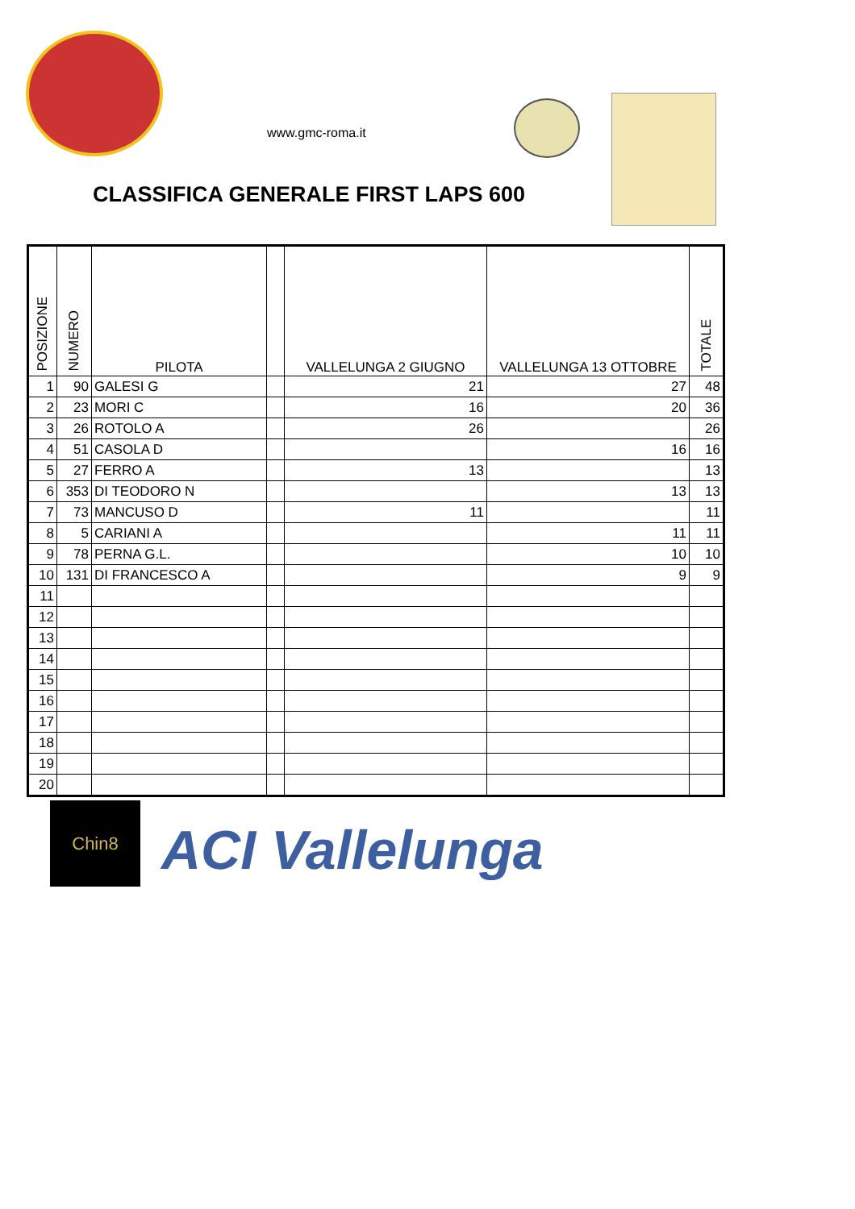www.gmc-roma.it
CLASSIFICA GENERALE FIRST LAPS 600
| POSIZIONE | NUMERO | PILOTA | | VALLELUNGA 2 GIUGNO | VALLELUNGA 13 OTTOBRE | TOTALE |
| --- | --- | --- | --- | --- | --- | --- |
| 1 | 90 | GALESI G | | 21 | 27 | 48 |
| 2 | 23 | MORI C | | 16 | 20 | 36 |
| 3 | 26 | ROTOLO A | | 26 | | 26 |
| 4 | 51 | CASOLA D | | | 16 | 16 |
| 5 | 27 | FERRO A | | 13 | | 13 |
| 6 | 353 | DI TEODORO N | | | 13 | 13 |
| 7 | 73 | MANCUSO D | | 11 | | 11 |
| 8 | 5 | CARIANI A | | | 11 | 11 |
| 9 | 78 | PERNA G.L. | | | 10 | 10 |
| 10 | 131 | DI FRANCESCO A | | | 9 | 9 |
| 11 | | | | | | |
| 12 | | | | | | |
| 13 | | | | | | |
| 14 | | | | | | |
| 15 | | | | | | |
| 16 | | | | | | |
| 17 | | | | | | |
| 18 | | | | | | |
| 19 | | | | | | |
| 20 | | | | | | |
Chin8
ACI Vallelunga